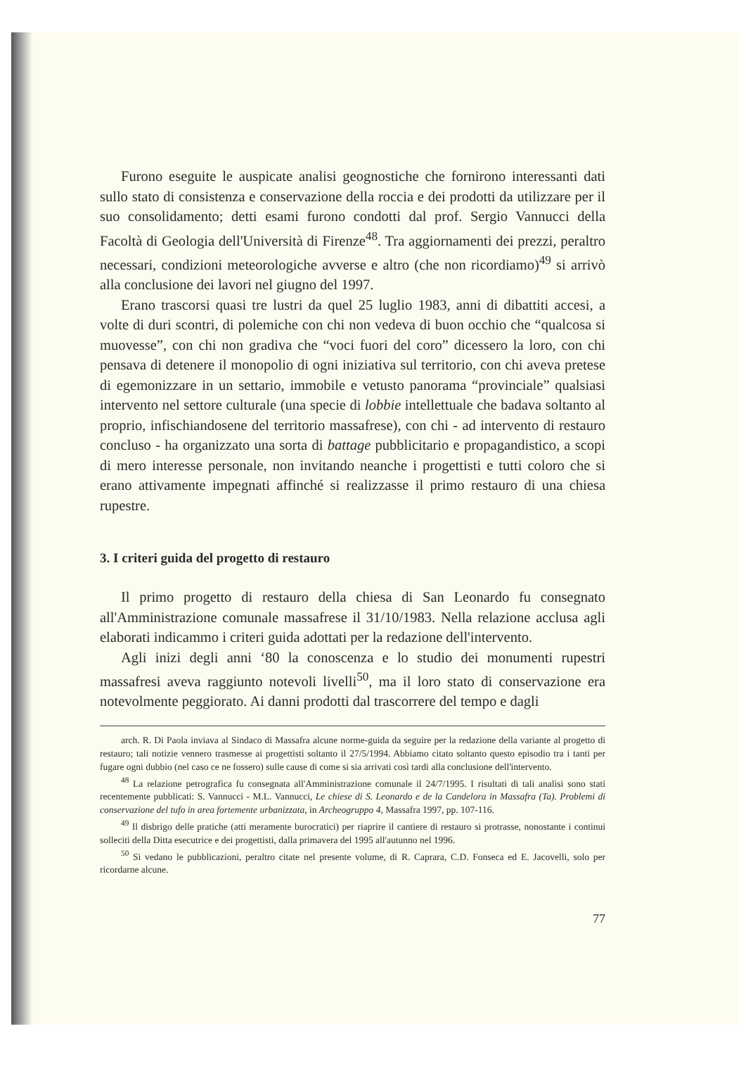Furono eseguite le auspicate analisi geognostiche che fornirono interessanti dati sullo stato di consistenza e conservazione della roccia e dei prodotti da utilizzare per il suo consolidamento; detti esami furono condotti dal prof. Sergio Vannucci della Facoltà di Geologia dell'Università di Firenze<sup>48</sup>. Tra aggiornamenti dei prezzi, peraltro necessari, condizioni meteorologiche avverse e altro (che non ricordiamo)<sup>49</sup> si arrivò alla conclusione dei lavori nel giugno del 1997.
Erano trascorsi quasi tre lustri da quel 25 luglio 1983, anni di dibattiti accesi, a volte di duri scontri, di polemiche con chi non vedeva di buon occhio che “qualcosa si muovesse”, con chi non gradiva che “voci fuori del coro” dicessero la loro, con chi pensava di detenere il monopolio di ogni iniziativa sul territorio, con chi aveva pretese di egemonizzare in un settario, immobile e vetusto panorama “provinciale” qualsiasi intervento nel settore culturale (una specie di lobbie intellettuale che badava soltanto al proprio, infischiandosene del territorio massafrese), con chi - ad intervento di restauro concluso - ha organizzato una sorta di battage pubblicitario e propagandistico, a scopi di mero interesse personale, non invitando neanche i progettisti e tutti coloro che si erano attivamente impegnati affinché si realizzasse il primo restauro di una chiesa rupestre.
3. I criteri guida del progetto di restauro
Il primo progetto di restauro della chiesa di San Leonardo fu consegnato all'Amministrazione comunale massafrese il 31/10/1983. Nella relazione acclusa agli elaborati indicammo i criteri guida adottati per la redazione dell'intervento.
Agli inizi degli anni ‘80 la conoscenza e lo studio dei monumenti rupestri massafresi aveva raggiunto notevoli livelli<sup>50</sup>, ma il loro stato di conservazione era notevolmente peggiorato. Ai danni prodotti dal trascorrere del tempo e dagli
arch. R. Di Paola inviava al Sindaco di Massafra alcune norme-guida da seguire per la redazione della variante al progetto di restauro; tali notizie vennero trasmesse ai progettisti soltanto il 27/5/1994. Abbiamo citato soltanto questo episodio tra i tanti per fugare ogni dubbio (nel caso ce ne fossero) sulle cause di come si sia arrivati così tardi alla conclusione dell'intervento.
<sup>48</sup> La relazione petrografica fu consegnata all'Amministrazione comunale il 24/7/1995. I risultati di tali analisi sono stati recentemente pubblicati: S. Vannucci - M.L. Vannucci, Le chiese di S. Leonardo e de la Candelora in Massafra (Ta). Problemi di conservazione del tufo in area fortemente urbanizzata, in Archeogruppo 4, Massafra 1997, pp. 107-116.
<sup>49</sup> Il disbrigo delle pratiche (atti meramente burocratici) per riaprire il cantiere di restauro si protrasse, nonostante i continui solleciti della Ditta esecutrice e dei progettisti, dalla primavera del 1995 all'autunno nel 1996.
<sup>50</sup> Si vedano le pubblicazioni, peraltro citate nel presente volume, di R. Caprara, C.D. Fonseca ed E. Jacovelli, solo per ricordarne alcune.
77